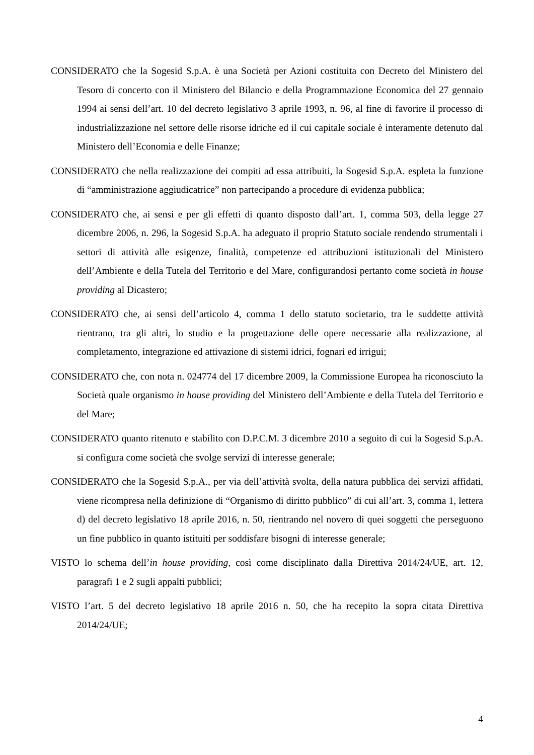CONSIDERATO che la Sogesid S.p.A. è una Società per Azioni costituita con Decreto del Ministero del Tesoro di concerto con il Ministero del Bilancio e della Programmazione Economica del 27 gennaio 1994 ai sensi dell’art. 10 del decreto legislativo 3 aprile 1993, n. 96, al fine di favorire il processo di industrializzazione nel settore delle risorse idriche ed il cui capitale sociale è interamente detenuto dal Ministero dell’Economia e delle Finanze;
CONSIDERATO che nella realizzazione dei compiti ad essa attribuiti, la Sogesid S.p.A. espleta la funzione di “amministrazione aggiudicatrice” non partecipando a procedure di evidenza pubblica;
CONSIDERATO che, ai sensi e per gli effetti di quanto disposto dall’art. 1, comma 503, della legge 27 dicembre 2006, n. 296, la Sogesid S.p.A. ha adeguato il proprio Statuto sociale rendendo strumentali i settori di attività alle esigenze, finalità, competenze ed attribuzioni istituzionali del Ministero dell’Ambiente e della Tutela del Territorio e del Mare, configurandosi pertanto come società in house providing al Dicastero;
CONSIDERATO che, ai sensi dell’articolo 4, comma 1 dello statuto societario, tra le suddette attività rientrano, tra gli altri, lo studio e la progettazione delle opere necessarie alla realizzazione, al completamento, integrazione ed attivazione di sistemi idrici, fognari ed irrigui;
CONSIDERATO che, con nota n. 024774 del 17 dicembre 2009, la Commissione Europea ha riconosciuto la Società quale organismo in house providing del Ministero dell’Ambiente e della Tutela del Territorio e del Mare;
CONSIDERATO quanto ritenuto e stabilito con D.P.C.M. 3 dicembre 2010 a seguito di cui la Sogesid S.p.A. si configura come società che svolge servizi di interesse generale;
CONSIDERATO che la Sogesid S.p.A., per via dell’attività svolta, della natura pubblica dei servizi affidati, viene ricompresa nella definizione di “Organismo di diritto pubblico” di cui all’art. 3, comma 1, lettera d) del decreto legislativo 18 aprile 2016, n. 50, rientrando nel novero di quei soggetti che perseguono un fine pubblico in quanto istituiti per soddisfare bisogni di interesse generale;
VISTO lo schema dell’in house providing, così come disciplinato dalla Direttiva 2014/24/UE, art. 12, paragrafi 1 e 2 sugli appalti pubblici;
VISTO l’art. 5 del decreto legislativo 18 aprile 2016 n. 50, che ha recepito la sopra citata Direttiva 2014/24/UE;
4